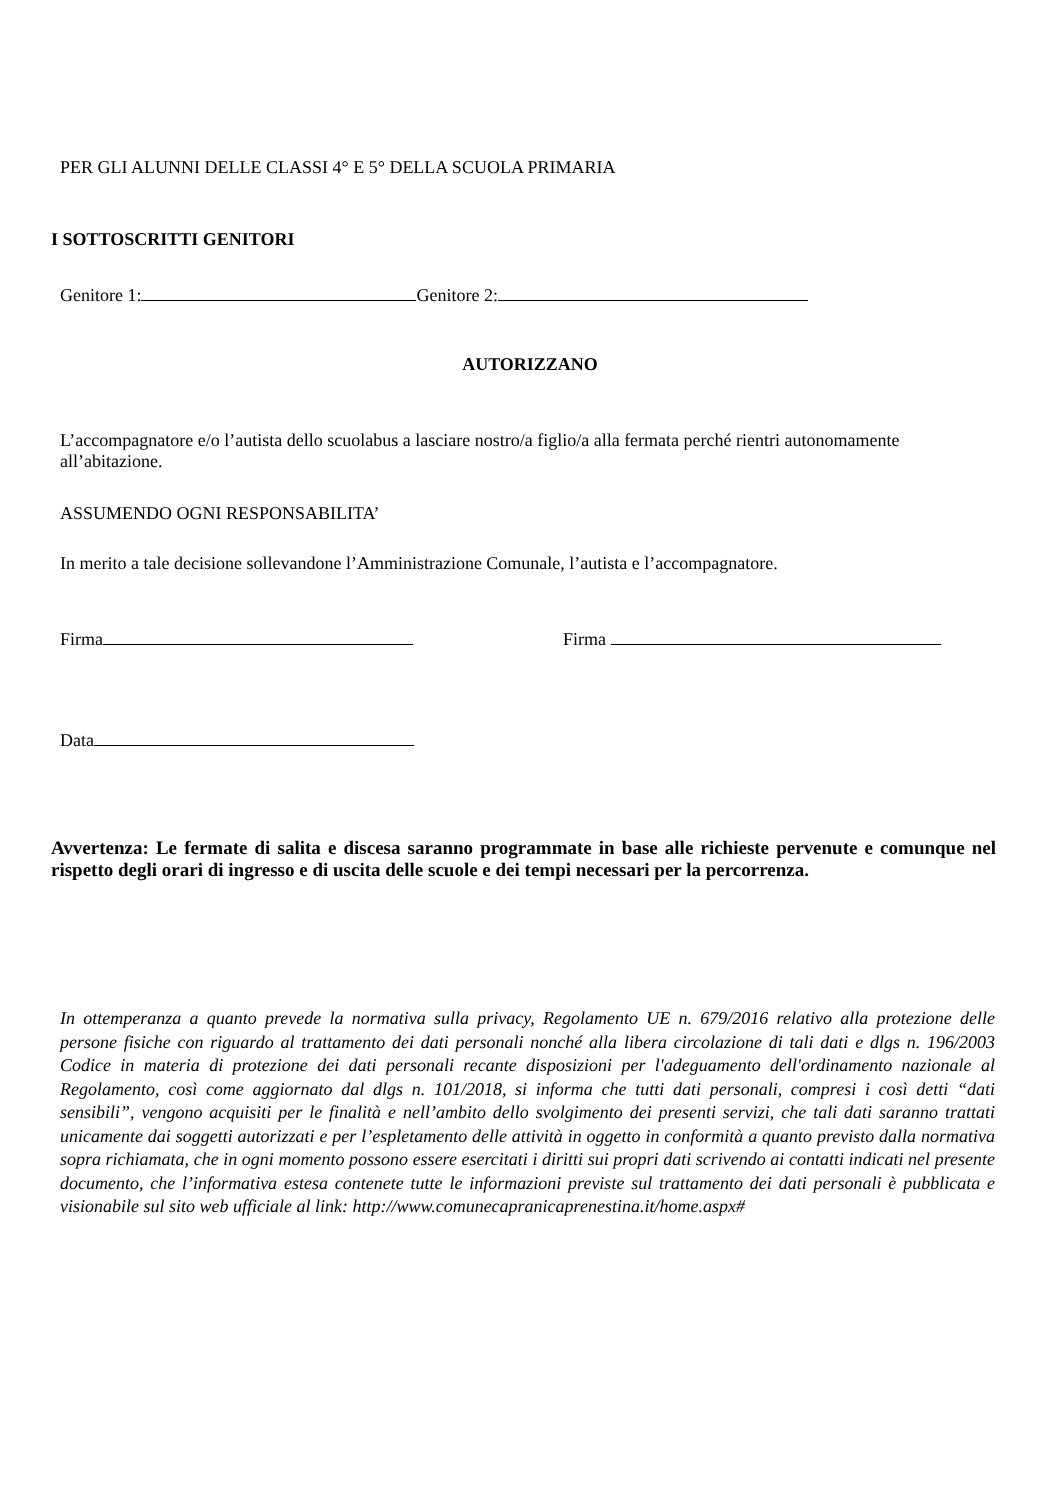PER GLI ALUNNI DELLE CLASSI 4° E 5° DELLA SCUOLA PRIMARIA
I SOTTOSCRITTI GENITORI
Genitore 1: Genitore 2:
AUTORIZZANO
L’accompagnatore e/o l’autista dello scuolabus a lasciare nostro/a figlio/a alla fermata perché rientri autonomamente all’abitazione.
ASSUMENDO OGNI RESPONSABILITA’
In merito a tale decisione sollevandone l’Amministrazione Comunale, l’autista e l’accompagnatore.
Firma Firma
Data
Avvertenza: Le fermate di salita e discesa saranno programmate in base alle richieste pervenute e comunque nel rispetto degli orari di ingresso e di uscita delle scuole e dei tempi necessari per la percorrenza.
In ottemperanza a quanto prevede la normativa sulla privacy, Regolamento UE n. 679/2016 relativo alla protezione delle persone fisiche con riguardo al trattamento dei dati personali nonché alla libera circolazione di tali dati e dlgs n. 196/2003 Codice in materia di protezione dei dati personali recante disposizioni per l'adeguamento dell'ordinamento nazionale al Regolamento, così come aggiornato dal dlgs n. 101/2018, si informa che tutti dati personali, compresi i così detti “dati sensibili”, vengono acquisiti per le finalità e nell’ambito dello svolgimento dei presenti servizi, che tali dati saranno trattati unicamente dai soggetti autorizzati e per l’espletamento delle attività in oggetto in conformità a quanto previsto dalla normativa sopra richiamata, che in ogni momento possono essere esercitati i diritti sui propri dati scrivendo ai contatti indicati nel presente documento, che l’informativa estesa contenete tutte le informazioni previste sul trattamento dei dati personali è pubblicata e visionabile sul sito web ufficiale al link: http://www.comunecapranicaprenestina.it/home.aspx#